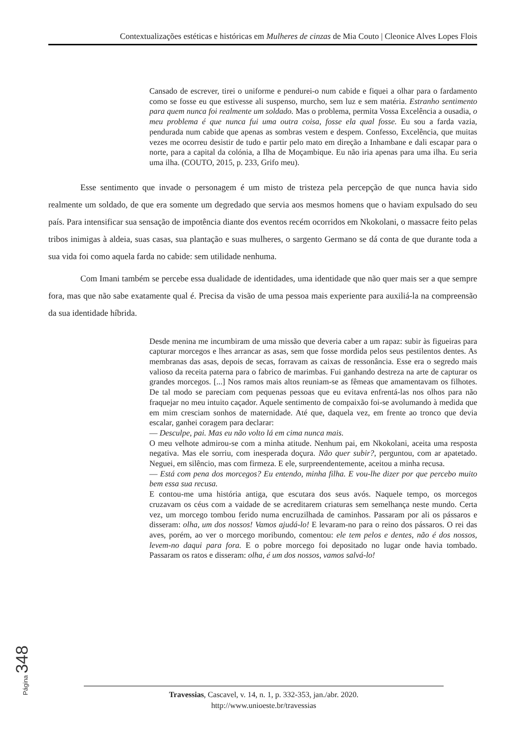Contextualizações estéticas e históricas em Mulheres de cinzas de Mia Couto | Cleonice Alves Lopes Flois
Cansado de escrever, tirei o uniforme e pendurei-o num cabide e fiquei a olhar para o fardamento como se fosse eu que estivesse ali suspenso, murcho, sem luz e sem matéria. Estranho sentimento para quem nunca foi realmente um soldado. Mas o problema, permita Vossa Excelência a ousadia, o meu problema é que nunca fui uma outra coisa, fosse ela qual fosse. Eu sou a farda vazia, pendurada num cabide que apenas as sombras vestem e despem. Confesso, Excelência, que muitas vezes me ocorreu desistir de tudo e partir pelo mato em direção a Inhambane e dali escapar para o norte, para a capital da colónia, a Ilha de Moçambique. Eu não iria apenas para uma ilha. Eu seria uma ilha. (COUTO, 2015, p. 233, Grifo meu).
Esse sentimento que invade o personagem é um misto de tristeza pela percepção de que nunca havia sido realmente um soldado, de que era somente um degredado que servia aos mesmos homens que o haviam expulsado do seu país. Para intensificar sua sensação de impotência diante dos eventos recém ocorridos em Nkokolani, o massacre feito pelas tribos inimigas à aldeia, suas casas, sua plantação e suas mulheres, o sargento Germano se dá conta de que durante toda a sua vida foi como aquela farda no cabide: sem utilidade nenhuma.
Com Imani também se percebe essa dualidade de identidades, uma identidade que não quer mais ser a que sempre fora, mas que não sabe exatamente qual é. Precisa da visão de uma pessoa mais experiente para auxiliá-la na compreensão da sua identidade híbrida.
Desde menina me incumbiram de uma missão que deveria caber a um rapaz: subir às figueiras para capturar morcegos e lhes arrancar as asas, sem que fosse mordida pelos seus pestilentos dentes. As membranas das asas, depois de secas, forravam as caixas de ressonância. Esse era o segredo mais valioso da receita paterna para o fabrico de marimbas. Fui ganhando destreza na arte de capturar os grandes morcegos. [...] Nos ramos mais altos reuniam-se as fêmeas que amamentavam os filhotes. De tal modo se pareciam com pequenas pessoas que eu evitava enfrentá-las nos olhos para não fraquejar no meu intuito caçador. Aquele sentimento de compaixão foi-se avolumando à medida que em mim cresciam sonhos de maternidade. Até que, daquela vez, em frente ao tronco que devia escalar, ganhei coragem para declarar:
— Desculpe, pai. Mas eu não volto lá em cima nunca mais.
O meu velhote admirou-se com a minha atitude. Nenhum pai, em Nkokolani, aceita uma resposta negativa. Mas ele sorriu, com inesperada doçura. Não quer subir?, perguntou, com ar apatetado. Neguei, em silêncio, mas com firmeza. E ele, surpreendentemente, aceitou a minha recusa.
— Está com pena dos morcegos? Eu entendo, minha filha. E vou-lhe dizer por que percebo muito bem essa sua recusa.
E contou-me uma história antiga, que escutara dos seus avós. Naquele tempo, os morcegos cruzavam os céus com a vaidade de se acreditarem criaturas sem semelhança neste mundo. Certa vez, um morcego tombou ferido numa encruzilhada de caminhos. Passaram por ali os pássaros e disseram: olha, um dos nossos! Vamos ajudá-lo! E levaram-no para o reino dos pássaros. O rei das aves, porém, ao ver o morcego moribundo, comentou: ele tem pelos e dentes, não é dos nossos, levem-no daqui para fora. E o pobre morcego foi depositado no lugar onde havia tombado. Passaram os ratos e disseram: olha, é um dos nossos, vamos salvá-lo!
Página 348
Travessias, Cascavel, v. 14, n. 1, p. 332-353, jan./abr. 2020.
http://www.unioeste.br/travessias